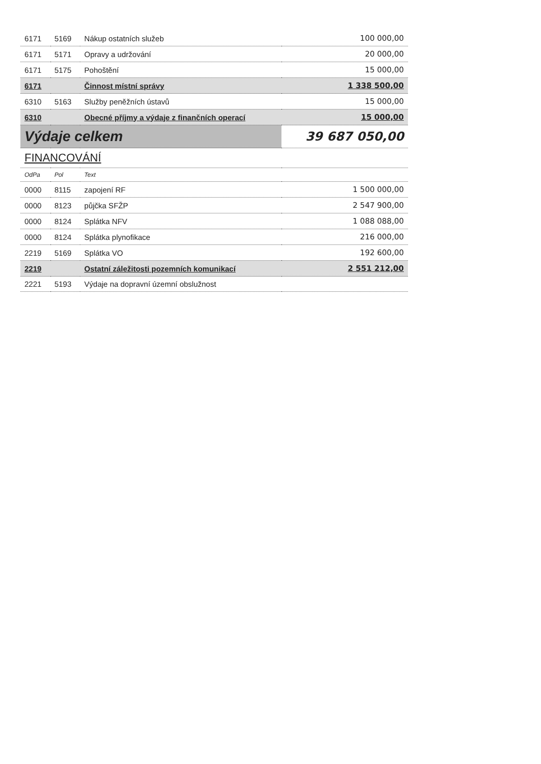| 6171 | 5169 | Nákup ostatních služeb | 100 000,00 |
| 6171 | 5171 | Opravy a udržování | 20 000,00 |
| 6171 | 5175 | Pohoštění | 15 000,00 |
| 6171 | | Činnost místní správy | 1 338 500,00 |
| 6310 | 5163 | Služby peněžních ústavů | 15 000,00 |
| 6310 | | Obecné příjmy a výdaje z finančních operací | 15 000,00 |
| Výdaje celkem | | | 39 687 050,00 |
| FINANCOVÁNÍ | | | |
| OdPa | Pol | Text | |
| 0000 | 8115 | zapojení RF | 1 500 000,00 |
| 0000 | 8123 | půjčka SFŽP | 2 547 900,00 |
| 0000 | 8124 | Splátka NFV | 1 088 088,00 |
| 0000 | 8124 | Splátka plynofikace | 216 000,00 |
| 2219 | 5169 | Splátka VO | 192 600,00 |
| 2219 | | Ostatní záležitosti pozemních komunikací | 2 551 212,00 |
| 2221 | 5193 | Výdaje na dopravní územní obslužnost | |